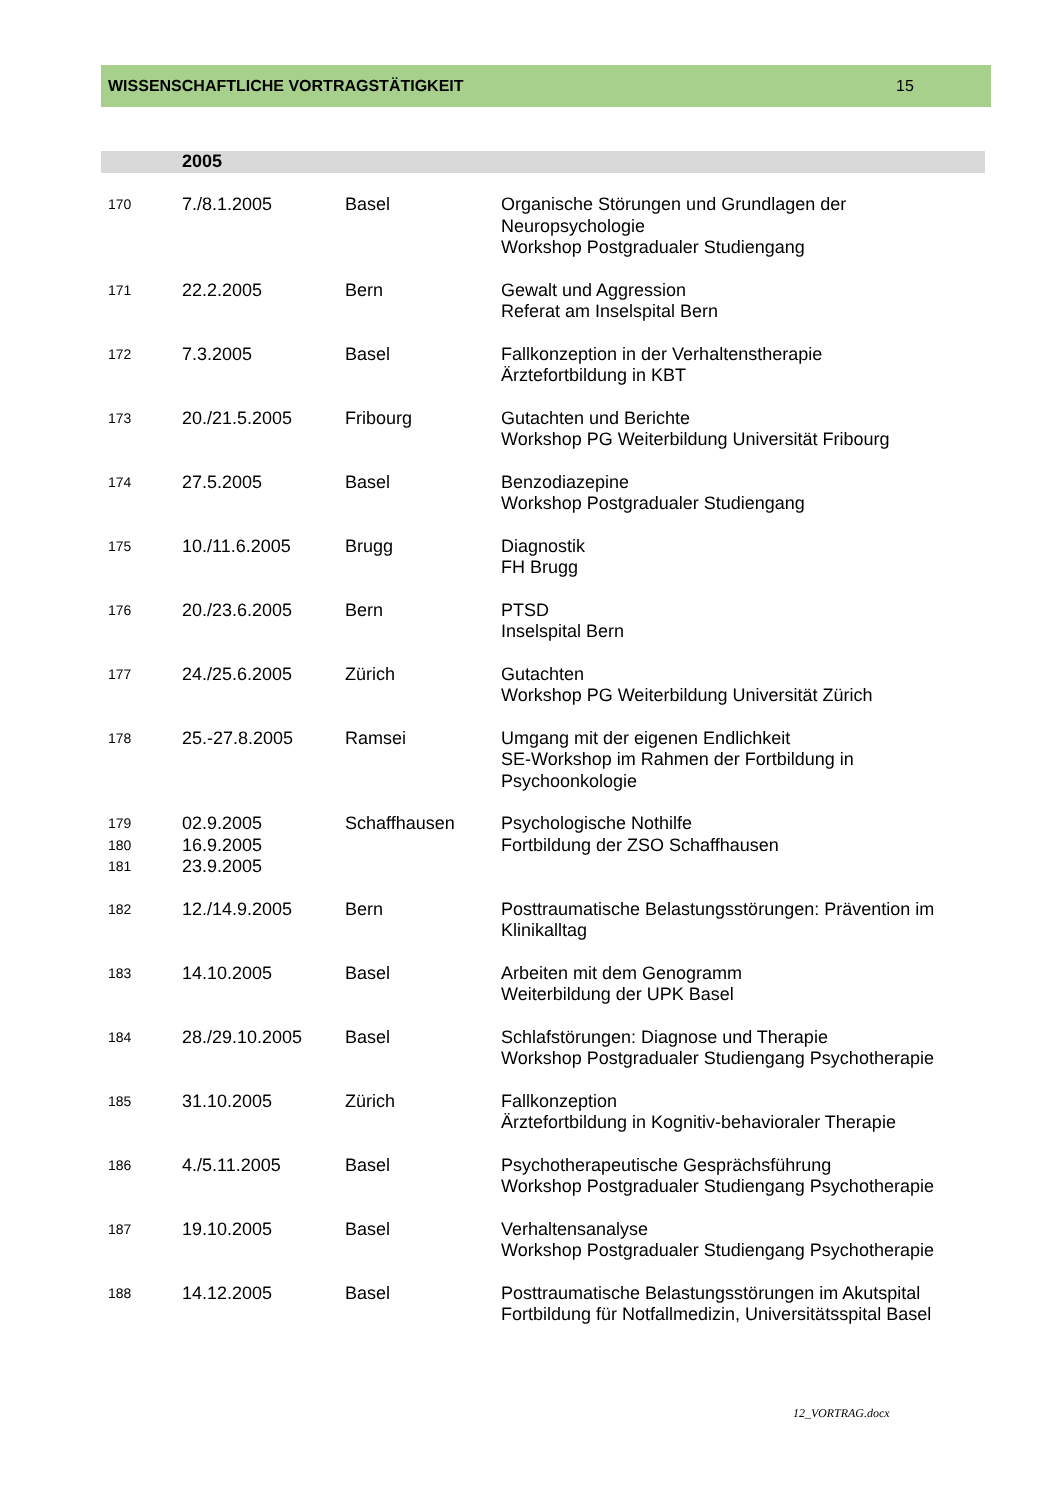WISSENSCHAFTLICHE VORTRAGSTÄTIGKEIT 15
| | 2005 | | |
| 170 | 7./8.1.2005 | Basel | Organische Störungen und Grundlagen der Neuropsychologie Workshop Postgradualer Studiengang |
| 171 | 22.2.2005 | Bern | Gewalt und Aggression Referat am Inselspital Bern |
| 172 | 7.3.2005 | Basel | Fallkonzeption in der Verhaltenstherapie Ärztefortbildung in KBT |
| 173 | 20./21.5.2005 | Fribourg | Gutachten und Berichte Workshop PG Weiterbildung Universität Fribourg |
| 174 | 27.5.2005 | Basel | Benzodiazepine Workshop Postgradualer Studiengang |
| 175 | 10./11.6.2005 | Brugg | Diagnostik FH Brugg |
| 176 | 20./23.6.2005 | Bern | PTSD Inselspital Bern |
| 177 | 24./25.6.2005 | Zürich | Gutachten Workshop PG Weiterbildung Universität Zürich |
| 178 | 25.-27.8.2005 | Ramsei | Umgang mit der eigenen Endlichkeit SE-Workshop im Rahmen der Fortbildung in Psychoonkologie |
| 179 180 181 | 02.9.2005 16.9.2005 23.9.2005 | Schaffhausen | Psychologische Nothilfe Fortbildung der ZSO Schaffhausen |
| 182 | 12./14.9.2005 | Bern | Posttraumatische Belastungsstörungen: Prävention im Klinikalltag |
| 183 | 14.10.2005 | Basel | Arbeiten mit dem Genogramm Weiterbildung der UPK Basel |
| 184 | 28./29.10.2005 | Basel | Schlafstörungen: Diagnose und Therapie Workshop Postgradualer Studiengang Psychotherapie |
| 185 | 31.10.2005 | Zürich | Fallkonzeption Ärztefortbildung in Kognitiv-behavioraler Therapie |
| 186 | 4./5.11.2005 | Basel | Psychotherapeutische Gesprächsführung Workshop Postgradualer Studiengang Psychotherapie |
| 187 | 19.10.2005 | Basel | Verhaltensanalyse Workshop Postgradualer Studiengang Psychotherapie |
| 188 | 14.12.2005 | Basel | Posttraumatische Belastungsstörungen im Akutspital Fortbildung für Notfallmedizin, Universitätsspital Basel |
12_VORTRAG.docx